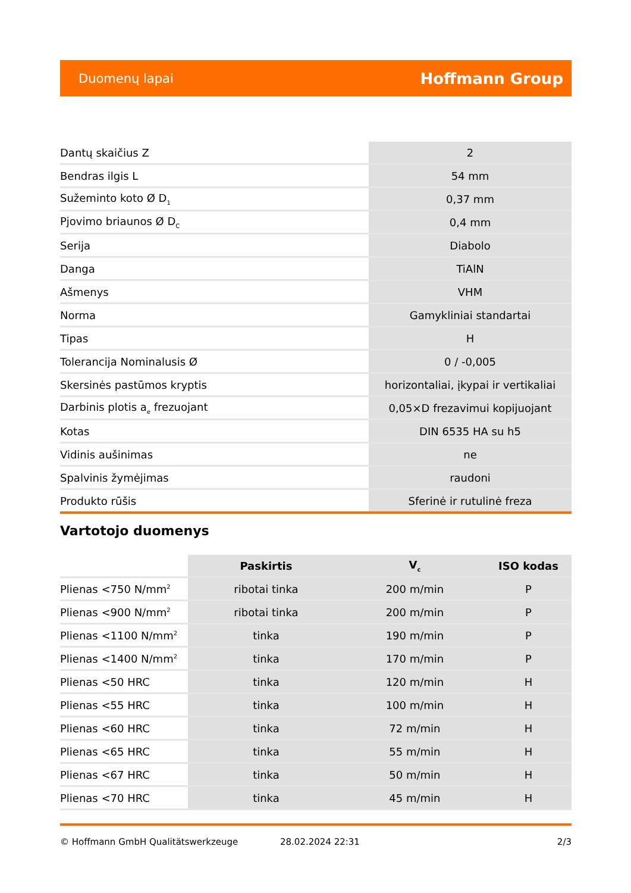Duomenų lapai Hoffmann Group
| Dantų skaičius Z | 2 |
| Bendras ilgis L | 54 mm |
| Sužeminto koto Ø D<sub>1</sub> | 0,37 mm |
| Pjovimo briaunos Ø D<sub>C</sub> | 0,4 mm |
| Serija | Diabolo |
| Danga | TiAlN |
| Ašmenys | VHM |
| Norma | Gamykliniai standartai |
| Tipas | H |
| Tolerancija Nominalusis Ø | 0 / -0,005 |
| Skersinės pastūmos kryptis | horizontaliai, įkypai ir vertikaliai |
| Darbinis plotis a<sub>e</sub> frezuojant | 0,05×D frezavimui kopijuojant |
| Kotas | DIN 6535 HA su h5 |
| Vidinis aušinimas | ne |
| Spalvinis žymėjimas | raudoni |
| Produkto rūšis | Sferinė ir rutulinė freza |
Vartotojo duomenys
| | Paskirtis | V<sub>c</sub> | ISO kodas |
| --- | --- | --- | --- |
| Plienas <750 N/mm<sup>2</sup> | ribotai tinka | 200 m/min | P |
| Plienas <900 N/mm<sup>2</sup> | ribotai tinka | 200 m/min | P |
| Plienas <1100 N/mm<sup>2</sup> | tinka | 190 m/min | P |
| Plienas <1400 N/mm<sup>2</sup> | tinka | 170 m/min | P |
| Plienas <50 HRC | tinka | 120 m/min | H |
| Plienas <55 HRC | tinka | 100 m/min | H |
| Plienas <60 HRC | tinka | 72 m/min | H |
| Plienas <65 HRC | tinka | 55 m/min | H |
| Plienas <67 HRC | tinka | 50 m/min | H |
| Plienas <70 HRC | tinka | 45 m/min | H |
© Hoffmann GmbH Qualitätswerkzeuge 28.02.2024 22:31 2/3